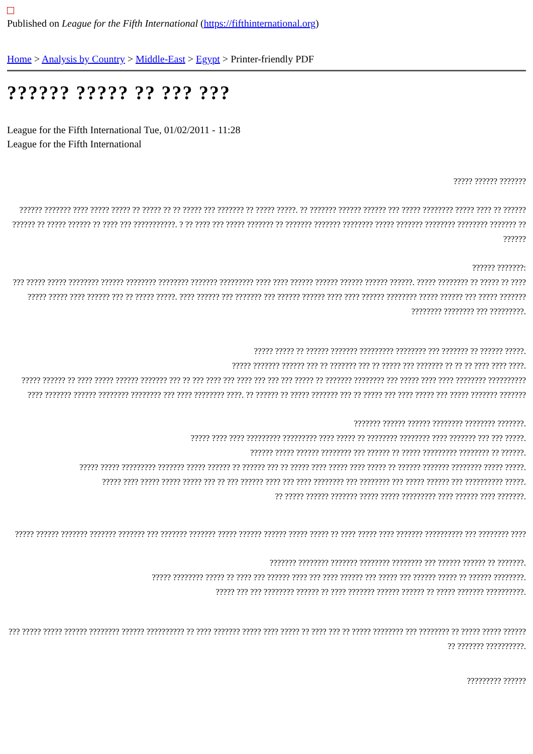Published on League for the Fifth International (https://fifthinternational.org)
Home > Analysis by Country > Middle-East > Egypt > Printer-friendly PDF
?????? ????? ?? ??? ???
League for the Fifth International Tue, 01/02/2011 - 11:28
League for the Fifth International
????? ?????? ???????
?????? ??????? ???? ????? ????? ?? ????? ?? ?? ????? ??? ??????? ?? ????? ?????. ?? ??????? ?????? ?????? ??? ????? ???????? ????? ???? ?? ?????? ?????? ?? ????? ?????? ?? ???? ??? ???????????. ? ?? ???? ??? ????? ??????? ?? ??????? ??????? ???????? ????? ??????? ???????? ???????? ??????? ?? ??????
?????? ???????:
??? ????? ????? ???????? ?????? ???????? ???????? ??????? ????????? ???? ???? ?????? ?????? ?????? ?????? ??????. ????? ???????? ?? ????? ?? ???? ????? ????? ???? ?????? ??? ?? ????? ?????. ???? ?????? ??? ??????? ??? ?????? ?????? ???? ???? ?????? ???????? ????? ?????? ??? ????? ??????? ???????? ???????? ??? ?????????.
????? ????? ?? ?????? ??????? ????????? ???????? ??? ??????? ?? ?????? ?????.
????? ??????? ?????? ??? ?? ??????? ??? ?? ????? ??? ??????? ?? ?? ?? ???? ???? ????.
????? ?????? ?? ???? ????? ?????? ??????? ??? ?? ??? ???? ??? ???? ??? ??? ??? ????? ?? ??????? ???????? ??? ????? ???? ???? ???????? ?????????? ???? ??????? ?????? ???????? ???????? ??? ???? ???????? ????. ?? ?????? ?? ????? ??????? ??? ?? ????? ??? ???? ????? ??? ????? ??????? ???????
??????? ?????? ?????? ???????? ???????? ???????.
????? ???? ???? ????????? ????????? ???? ????? ?? ???????? ???????? ???? ??????? ??? ??? ?????.
?????? ????? ?????? ???????? ??? ?????? ?? ????? ????????? ???????? ?? ??????.
????? ????? ????????? ??????? ????? ?????? ?? ?????? ??? ?? ????? ???? ????? ???? ????? ?? ?????? ??????? ???????? ????? ?????.
????? ???? ????? ????? ????? ??? ?? ??? ?????? ???? ??? ???? ???????? ??? ???????? ??? ????? ?????? ??? ?????????? ?????.
?? ????? ?????? ??????? ????? ????? ????????? ???? ?????? ???? ???????.
????? ?????? ??????? ??????? ??????? ??? ??????? ??????? ????? ?????? ?????? ????? ????? ?? ???? ????? ???? ??????? ?????????? ??? ???????? ????
??????? ???????? ??????? ???????? ???????? ??? ?????? ?????? ?? ???????.
????? ???????? ????? ?? ???? ??? ?????? ???? ??? ???? ?????? ??? ????? ??? ?????? ????? ?? ?????? ????????.
????? ??? ??? ???????? ?????? ?? ???? ??????? ?????? ?????? ?? ????? ??????? ??????????.
??? ????? ????? ?????? ???????? ?????? ?????????? ?? ???? ??????? ????? ???? ????? ?? ???? ??? ?? ????? ???????? ??? ???????? ?? ????? ????? ?????? ?? ??????? ??????????.
????????? ??????